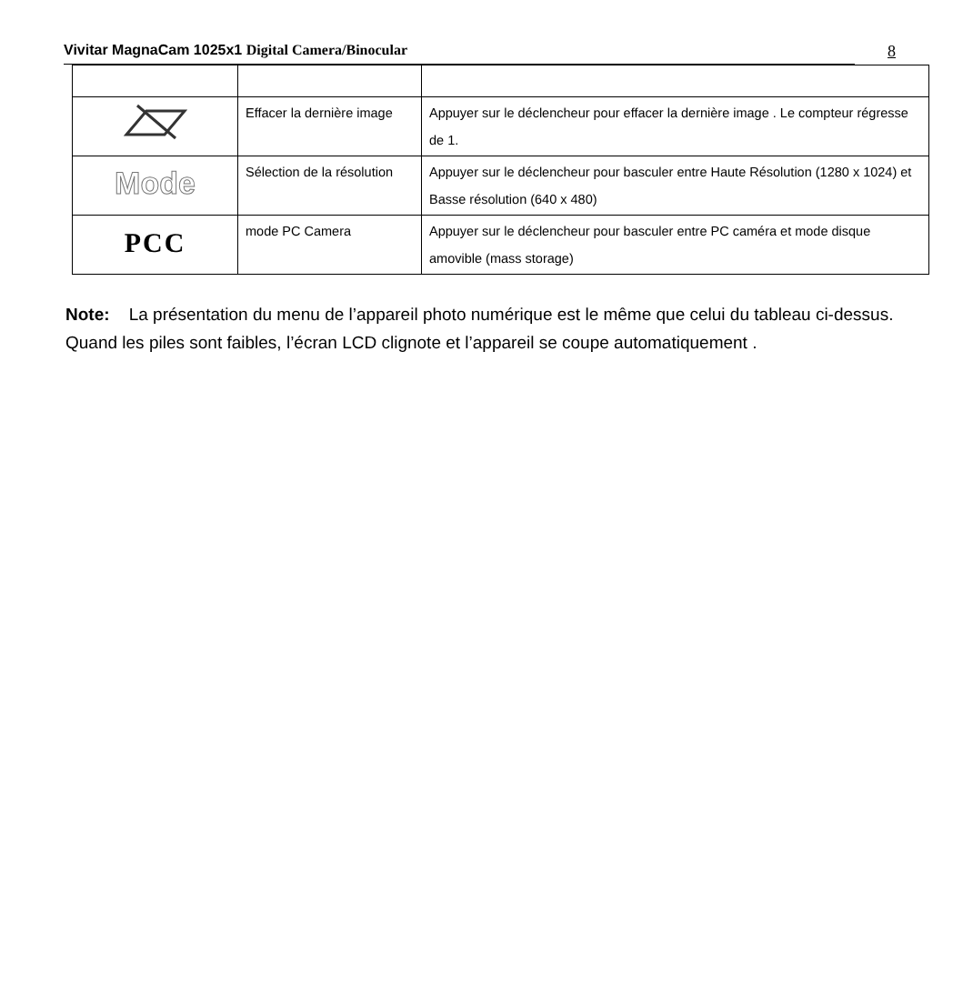Vivitar MagnaCam 1025x1 Digital Camera/Binocular 8
| | Effacer la dernière image | Appuyer sur le déclencheur pour effacer la dernière image . Le compteur régresse de 1. |
| Mode | Sélection de la résolution | Appuyer sur le déclencheur pour basculer entre Haute Résolution (1280 x 1024) et Basse résolution (640 x 480) |
| PCC | mode PC Camera | Appuyer sur le déclencheur pour basculer entre PC caméra et mode disque amovible (mass storage) |
Note: La présentation du menu de l’appareil photo numérique est le même que celui du tableau ci-dessus. Quand les piles sont faibles, l’écran LCD clignote et l’appareil se coupe automatiquement .